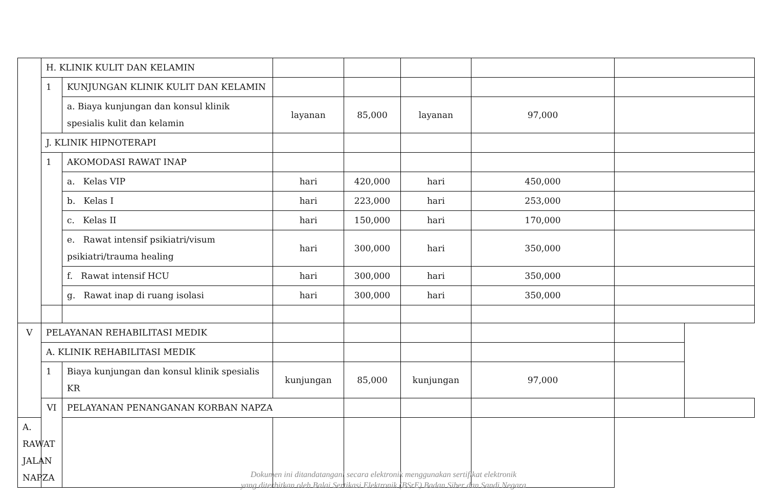| | H. KLINIK KULIT DAN KELAMIN | | | | | | |
| | 1 | KUNJUNGAN KLINIK KULIT DAN KELAMIN | | | | | |
| | | a. Biaya kunjungan dan konsul klinik spesialis kulit dan kelamin | layanan | 85,000 | layanan | 97,000 | |
| | J. KLINIK HIPNOTERAPI | | | | | | |
| | 1 | AKOMODASI RAWAT INAP | | | | | |
| | | a. Kelas VIP | hari | 420,000 | hari | 450,000 | |
| | | b. Kelas I | hari | 223,000 | hari | 253,000 | |
| | | c. Kelas II | hari | 150,000 | hari | 170,000 | |
| | | e. Rawat intensif psikiatri/visum psikiatri/trauma healing | hari | 300,000 | hari | 350,000 | |
| | | f. Rawat intensif HCU | hari | 300,000 | hari | 350,000 | |
| | | g. Rawat inap di ruang isolasi | hari | 300,000 | hari | 350,000 | |
| V | PELAYANAN REHABILITASI MEDIK | | | | | | | |
| | A. KLINIK REHABILITASI MEDIK | | | | | | | |
| | 1 | Biaya kunjungan dan konsul klinik spesialis KR | kunjungan | 85,000 | kunjungan | 97,000 | | |
| | VI | PELAYANAN PENANGANAN KORBAN NAPZA | | | | | | |
| A. RAWAT JALAN NAPZA | | | | | | | | |
Dokumen ini ditandatangani secara elektronik menggunakan sertifikat elektronik
yang diterbitkan oleh Balai Sertikasi Elektronik (BSrE) Badan Siber dan Sandi Negara